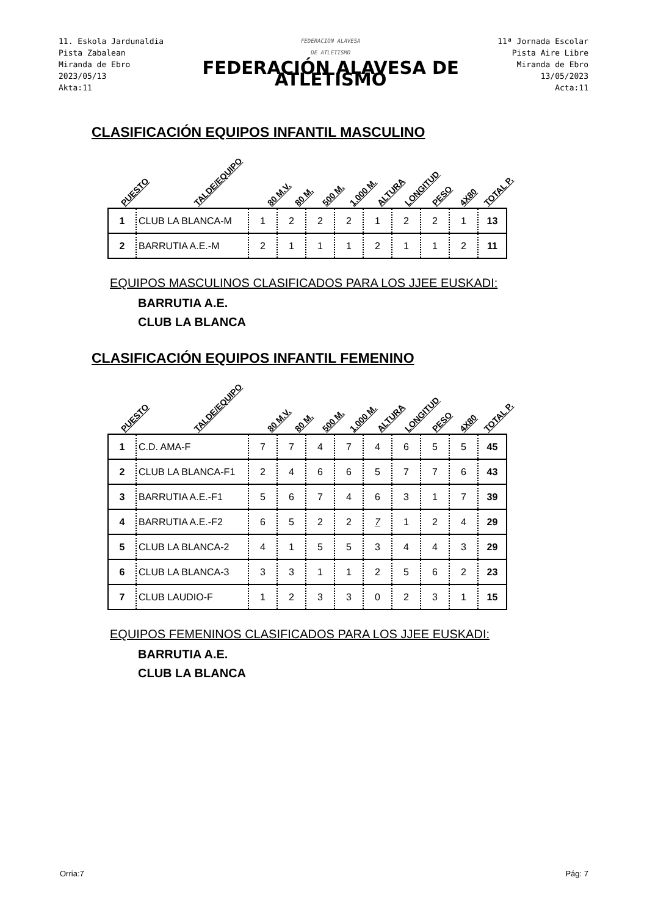11. Eskola Jardunaldia
Pista Zabalean
Miranda de Ebro
2023/05/13
Akta:11
FEDERACION ALAVESA
DE ATLETISMO
FEDERACIÓN ALAVESA DE ATLETISMO
11ª Jornada Escolar
Pista Aire Libre
Miranda de Ebro
13/05/2023
Acta:11
CLASIFICACIÓN EQUIPOS INFANTIL MASCULINO
PUESTO TALDE/EQUIPO 80 M.V. 80 M. 500 M. 1.000 M. ALTURA LONGITUD PESO 4X80 TOTAL P.
| 1 | CLUB LA BLANCA-M | 1 | 2 | 2 | 2 | 1 | 2 | 2 | 1 | 13 |
| 2 | BARRUTIA A.E.-M | 2 | 1 | 1 | 1 | 2 | 1 | 1 | 2 | 11 |
EQUIPOS MASCULINOS CLASIFICADOS PARA LOS JJEE EUSKADI:
BARRUTIA A.E.
CLUB LA BLANCA
CLASIFICACIÓN EQUIPOS INFANTIL FEMENINO
PUESTO TALDE/EQUIPO 80 M.V. 80 M. 500 M. 1.000 M. ALTURA LONGITUD PESO 4X80 TOTAL P.
| 1 | C.D. AMA-F | 7 | 7 | 4 | 7 | 4 | 6 | 5 | 5 | 45 |
| 2 | CLUB LA BLANCA-F1 | 2 | 4 | 6 | 6 | 5 | 7 | 7 | 6 | 43 |
| 3 | BARRUTIA A.E.-F1 | 5 | 6 | 7 | 4 | 6 | 3 | 1 | 7 | 39 |
| 4 | BARRUTIA A.E.-F2 | 6 | 5 | 2 | 2 | 7 | 1 | 2 | 4 | 29 |
| 5 | CLUB LA BLANCA-2 | 4 | 1 | 5 | 5 | 3 | 4 | 4 | 3 | 29 |
| 6 | CLUB LA BLANCA-3 | 3 | 3 | 1 | 1 | 2 | 5 | 6 | 2 | 23 |
| 7 | CLUB LAUDIO-F | 1 | 2 | 3 | 3 | 0 | 2 | 3 | 1 | 15 |
EQUIPOS FEMENINOS CLASIFICADOS PARA LOS JJEE EUSKADI:
BARRUTIA A.E.
CLUB LA BLANCA
Orria:7 Pág: 7